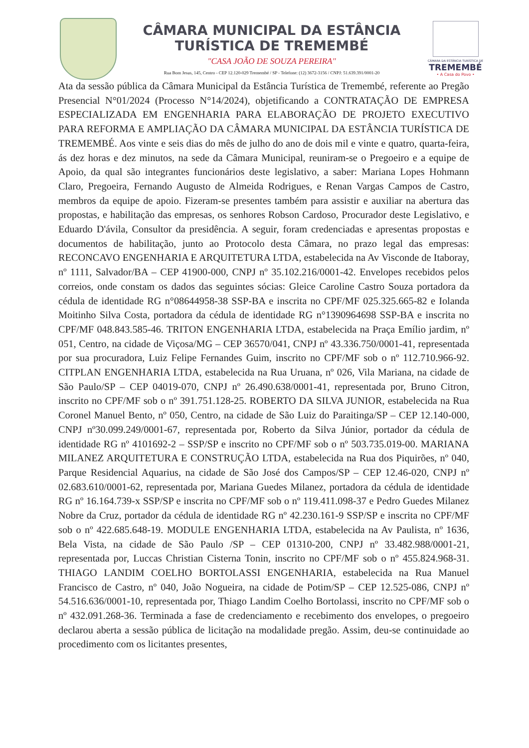CÂMARA MUNICIPAL DA ESTÂNCIA
TURÍSTICA DE TREMEMBÉ
"CASA JOÃO DE SOUZA PEREIRA"
Rua Bom Jesus, 145, Centro - CEP 12.120-029 Tremembé / SP - Telefone: (12) 3672-3156 / CNPJ: 51.639.391/0001-20
CÂMARA DA ESTÂNCIA TURÍSTICA DE
TREMEMBÉ
• A Casa do Povo •
Ata da sessão pública da Câmara Municipal da Estância Turística de Tremembé, referente ao Pregão Presencial N°01/2024 (Processo N°14/2024), objetificando a CONTRATAÇÃO DE EMPRESA ESPECIALIZADA EM ENGENHARIA PARA ELABORAÇÃO DE PROJETO EXECUTIVO PARA REFORMA E AMPLIAÇÃO DA CÂMARA MUNICIPAL DA ESTÂNCIA TURÍSTICA DE TREMEMBÉ. Aos vinte e seis dias do mês de julho do ano de dois mil e vinte e quatro, quarta-feira, ás dez horas e dez minutos, na sede da Câmara Municipal, reuniram-se o Pregoeiro e a equipe de Apoio, da qual são integrantes funcionários deste legislativo, a saber: Mariana Lopes Hohmann Claro, Pregoeira, Fernando Augusto de Almeida Rodrigues, e Renan Vargas Campos de Castro, membros da equipe de apoio. Fizeram-se presentes também para assistir e auxiliar na abertura das propostas, e habilitação das empresas, os senhores Robson Cardoso, Procurador deste Legislativo, e Eduardo D'ávila, Consultor da presidência. A seguir, foram credenciadas e apresentas propostas e documentos de habilitação, junto ao Protocolo desta Câmara, no prazo legal das empresas: RECONCAVO ENGENHARIA E ARQUITETURA LTDA, estabelecida na Av Visconde de Itaboray, nº 1111, Salvador/BA – CEP 41900-000, CNPJ nº 35.102.216/0001-42. Envelopes recebidos pelos correios, onde constam os dados das seguintes sócias: Gleice Caroline Castro Souza portadora da cédula de identidade RG n°08644958-38 SSP-BA e inscrita no CPF/MF 025.325.665-82 e Iolanda Moitinho Silva Costa, portadora da cédula de identidade RG n°1390964698 SSP-BA e inscrita no CPF/MF 048.843.585-46. TRITON ENGENHARIA LTDA, estabelecida na Praça Emílio jardim, nº 051, Centro, na cidade de Viçosa/MG – CEP 36570/041, CNPJ nº 43.336.750/0001-41, representada por sua procuradora, Luiz Felipe Fernandes Guim, inscrito no CPF/MF sob o nº 112.710.966-92. CITPLAN ENGENHARIA LTDA, estabelecida na Rua Uruana, nº 026, Vila Mariana, na cidade de São Paulo/SP – CEP 04019-070, CNPJ nº 26.490.638/0001-41, representada por, Bruno Citron, inscrito no CPF/MF sob o nº 391.751.128-25. ROBERTO DA SILVA JUNIOR, estabelecida na Rua Coronel Manuel Bento, nº 050, Centro, na cidade de São Luiz do Paraitinga/SP – CEP 12.140-000, CNPJ nº30.099.249/0001-67, representada por, Roberto da Silva Júnior, portador da cédula de identidade RG nº 4101692-2 – SSP/SP e inscrito no CPF/MF sob o nº 503.735.019-00. MARIANA MILANEZ ARQUITETURA E CONSTRUÇÃO LTDA, estabelecida na Rua dos Piquirões, nº 040, Parque Residencial Aquarius, na cidade de São José dos Campos/SP – CEP 12.46-020, CNPJ nº 02.683.610/0001-62, representada por, Mariana Guedes Milanez, portadora da cédula de identidade RG nº 16.164.739-x SSP/SP e inscrita no CPF/MF sob o nº 119.411.098-37 e Pedro Guedes Milanez Nobre da Cruz, portador da cédula de identidade RG nº 42.230.161-9 SSP/SP e inscrita no CPF/MF sob o nº 422.685.648-19. MODULE ENGENHARIA LTDA, estabelecida na Av Paulista, nº 1636, Bela Vista, na cidade de São Paulo /SP – CEP 01310-200, CNPJ nº 33.482.988/0001-21, representada por, Luccas Christian Cisterna Tonin, inscrito no CPF/MF sob o nº 455.824.968-31. THIAGO LANDIM COELHO BORTOLASSI ENGENHARIA, estabelecida na Rua Manuel Francisco de Castro, nº 040, João Nogueira, na cidade de Potim/SP – CEP 12.525-086, CNPJ nº 54.516.636/0001-10, representada por, Thiago Landim Coelho Bortolassi, inscrito no CPF/MF sob o nº 432.091.268-36. Terminada a fase de credenciamento e recebimento dos envelopes, o pregoeiro declarou aberta a sessão pública de licitação na modalidade pregão. Assim, deu-se continuidade ao procedimento com os licitantes presentes,